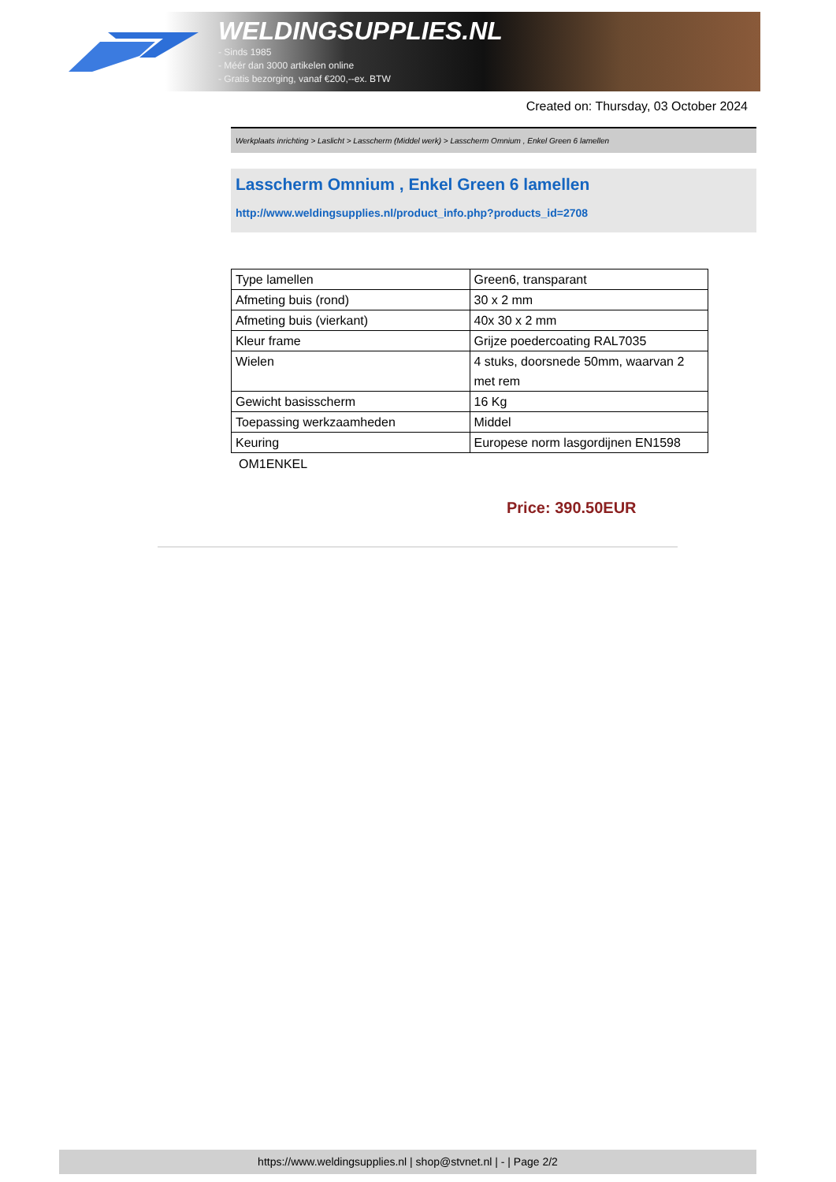WELDINGSUPPLIES.NL
- Sinds 1985
- Méér dan 3000 artikelen online
- Gratis bezorging, vanaf €200,--ex. BTW
Created on: Thursday, 03 October 2024
Werkplaats inrichting > Laslicht > Lasscherm (Middel werk) > Lasscherm Omnium , Enkel Green 6 lamellen
Lasscherm Omnium , Enkel Green 6 lamellen
http://www.weldingsupplies.nl/product_info.php?products_id=2708
| Type lamellen | Green6, transparant |
| Afmeting buis (rond) | 30 x 2 mm |
| Afmeting buis (vierkant) | 40x 30 x 2 mm |
| Kleur frame | Grijze poedercoating RAL7035 |
| Wielen | 4 stuks, doorsnede 50mm, waarvan 2 met rem |
| Gewicht basisscherm | 16 Kg |
| Toepassing werkzaamheden | Middel |
| Keuring | Europese norm lasgordijnen EN1598 |
OM1ENKEL
Price: 390.50EUR
https://www.weldingsupplies.nl | shop@stvnet.nl | - | Page 2/2